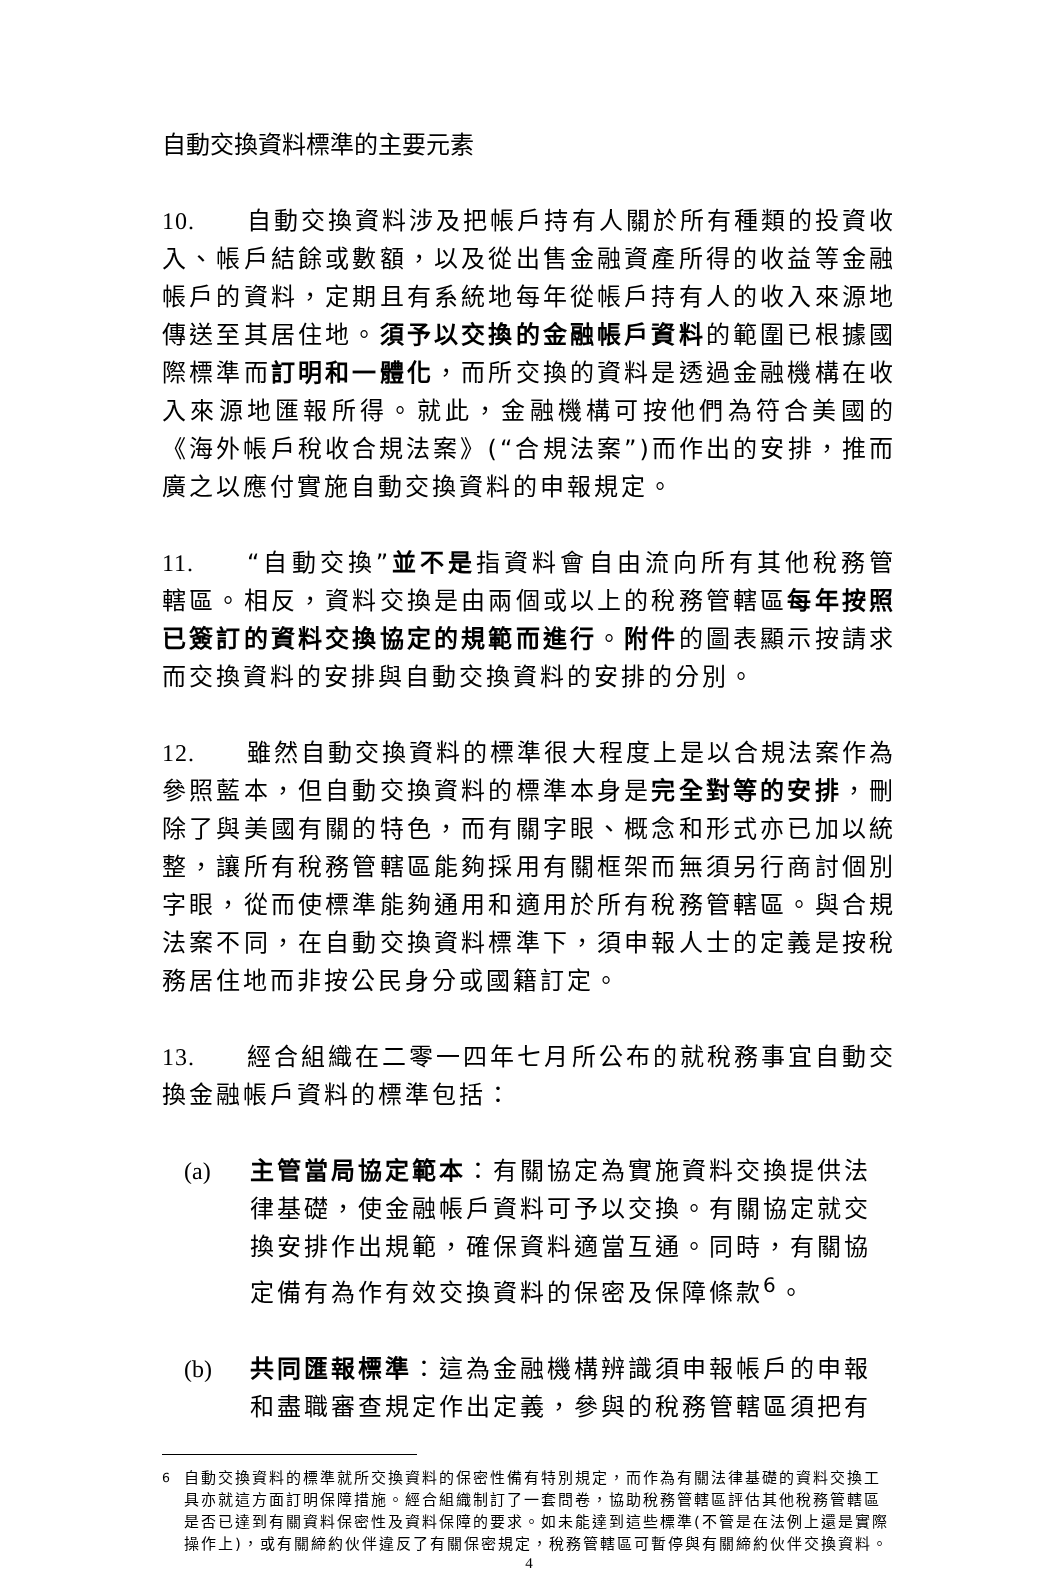自動交換資料標準的主要元素
10. 自動交換資料涉及把帳戶持有人關於所有種類的投資收入、帳戶結餘或數額，以及從出售金融資產所得的收益等金融帳戶的資料，定期且有系統地每年從帳戶持有人的收入來源地傳送至其居住地。須予以交換的金融帳戶資料的範圍已根據國際標準而訂明和一體化，而所交換的資料是透過金融機構在收入來源地匯報所得。就此，金融機構可按他們為符合美國的《海外帳戶稅收合規法案》(“合規法案”)而作出的安排，推而廣之以應付實施自動交換資料的申報規定。
11. “自動交換”並不是指資料會自由流向所有其他稅務管轄區。相反，資料交換是由兩個或以上的稅務管轄區每年按照已簽訂的資料交換協定的規範而進行。附件的圖表顯示按請求而交換資料的安排與自動交換資料的安排的分別。
12. 雖然自動交換資料的標準很大程度上是以合規法案作為參照藍本，但自動交換資料的標準本身是完全對等的安排，刪除了與美國有關的特色，而有關字眼、概念和形式亦已加以統整，讓所有稅務管轄區能夠採用有關框架而無須另行商討個別字眼，從而使標準能夠通用和適用於所有稅務管轄區。與合規法案不同，在自動交換資料標準下，須申報人士的定義是按稅務居住地而非按公民身分或國籍訂定。
13. 經合組織在二零一四年七月所公布的就稅務事宜自動交換金融帳戶資料的標準包括：
(a) 主管當局協定範本：有關協定為實施資料交換提供法律基礎，使金融帳戶資料可予以交換。有關協定就交換安排作出規範，確保資料適當互通。同時，有關協定備有為作有效交換資料的保密及保障條款<sup>6</sup>。
(b) 共同匯報標準：這為金融機構辨識須申報帳戶的申報和盡職審查規定作出定義，參與的稅務管轄區須把有
<sup>6</sup> 自動交換資料的標準就所交換資料的保密性備有特別規定，而作為有關法律基礎的資料交換工具亦就這方面訂明保障措施。經合組織制訂了一套問卷，協助稅務管轄區評估其他稅務管轄區是否已達到有關資料保密性及資料保障的要求。如未能達到這些標準(不管是在法例上還是實際操作上)，或有關締約伙伴違反了有關保密規定，稅務管轄區可暫停與有關締約伙伴交換資料。
4